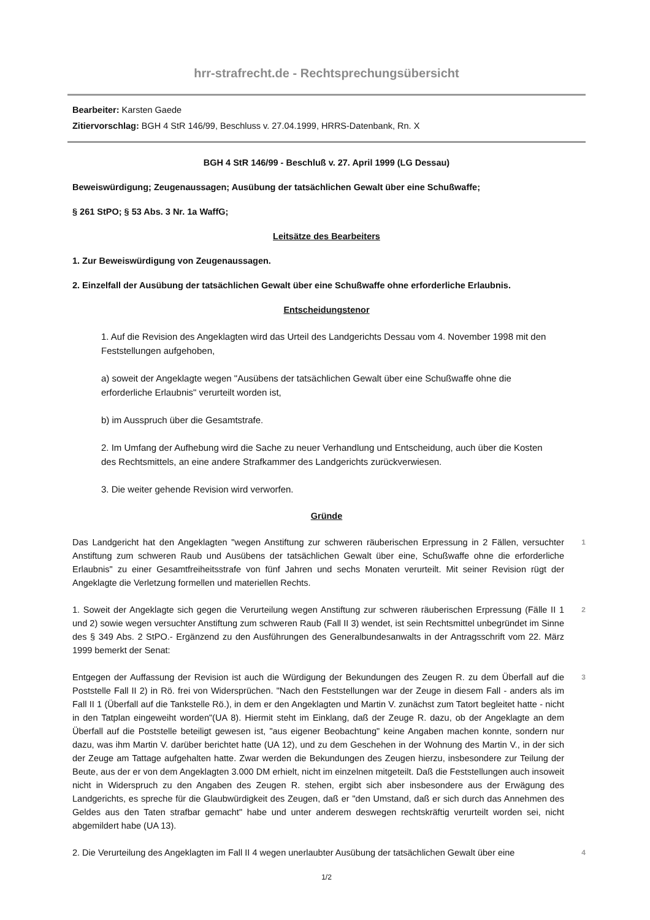hrr-strafrecht.de - Rechtsprechungsübersicht
Bearbeiter: Karsten Gaede
Zitiervorschlag: BGH 4 StR 146/99, Beschluss v. 27.04.1999, HRRS-Datenbank, Rn. X
BGH 4 StR 146/99 - Beschluß v. 27. April 1999 (LG Dessau)
Beweiswürdigung; Zeugenaussagen; Ausübung der tatsächlichen Gewalt über eine Schußwaffe;
§ 261 StPO; § 53 Abs. 3 Nr. 1a WaffG;
Leitsätze des Bearbeiters
1. Zur Beweiswürdigung von Zeugenaussagen.
2. Einzelfall der Ausübung der tatsächlichen Gewalt über eine Schußwaffe ohne erforderliche Erlaubnis.
Entscheidungstenor
1. Auf die Revision des Angeklagten wird das Urteil des Landgerichts Dessau vom 4. November 1998 mit den Feststellungen aufgehoben,
a) soweit der Angeklagte wegen "Ausübens der tatsächlichen Gewalt über eine Schußwaffe ohne die erforderliche Erlaubnis" verurteilt worden ist,
b) im Ausspruch über die Gesamtstrafe.
2. Im Umfang der Aufhebung wird die Sache zu neuer Verhandlung und Entscheidung, auch über die Kosten des Rechtsmittels, an eine andere Strafkammer des Landgerichts zurückverwiesen.
3. Die weiter gehende Revision wird verworfen.
Gründe
Das Landgericht hat den Angeklagten "wegen Anstiftung zur schweren räuberischen Erpressung in 2 Fällen, versuchter Anstiftung zum schweren Raub und Ausübens der tatsächlichen Gewalt über eine, Schußwaffe ohne die erforderliche Erlaubnis" zu einer Gesamtfreiheitsstrafe von fünf Jahren und sechs Monaten verurteilt. Mit seiner Revision rügt der Angeklagte die Verletzung formellen und materiellen Rechts.
1
1. Soweit der Angeklagte sich gegen die Verurteilung wegen Anstiftung zur schweren räuberischen Erpressung (Fälle II 1 und 2) sowie wegen versuchter Anstiftung zum schweren Raub (Fall II 3) wendet, ist sein Rechtsmittel unbegründet im Sinne des § 349 Abs. 2 StPO.- Ergänzend zu den Ausführungen des Generalbundesanwalts in der Antragsschrift vom 22. März 1999 bemerkt der Senat:
2
Entgegen der Auffassung der Revision ist auch die Würdigung der Bekundungen des Zeugen R. zu dem Überfall auf die Poststelle Fall II 2) in Rö. frei von Widersprüchen. "Nach den Feststellungen war der Zeuge in diesem Fall - anders als im Fall II 1 (Überfall auf die Tankstelle Rö.), in dem er den Angeklagten und Martin V. zunächst zum Tatort begleitet hatte - nicht in den Tatplan eingeweiht worden"(UA 8). Hiermit steht im Einklang, daß der Zeuge R. dazu, ob der Angeklagte an dem Überfall auf die Poststelle beteiligt gewesen ist, "aus eigener Beobachtung" keine Angaben machen konnte, sondern nur dazu, was ihm Martin V. darüber berichtet hatte (UA 12), und zu dem Geschehen in der Wohnung des Martin V., in der sich der Zeuge am Tattage aufgehalten hatte. Zwar werden die Bekundungen des Zeugen hierzu, insbesondere zur Teilung der Beute, aus der er von dem Angeklagten 3.000 DM erhielt, nicht im einzelnen mitgeteilt. Daß die Feststellungen auch insoweit nicht in Widerspruch zu den Angaben des Zeugen R. stehen, ergibt sich aber insbesondere aus der Erwägung des Landgerichts, es spreche für die Glaubwürdigkeit des Zeugen, daß er "den Umstand, daß er sich durch das Annehmen des Geldes aus den Taten strafbar gemacht" habe und unter anderem deswegen rechtskräftig verurteilt worden sei, nicht abgemildert habe (UA 13).
3
2. Die Verurteilung des Angeklagten im Fall II 4 wegen unerlaubter Ausübung der tatsächlichen Gewalt über eine
4
1/2